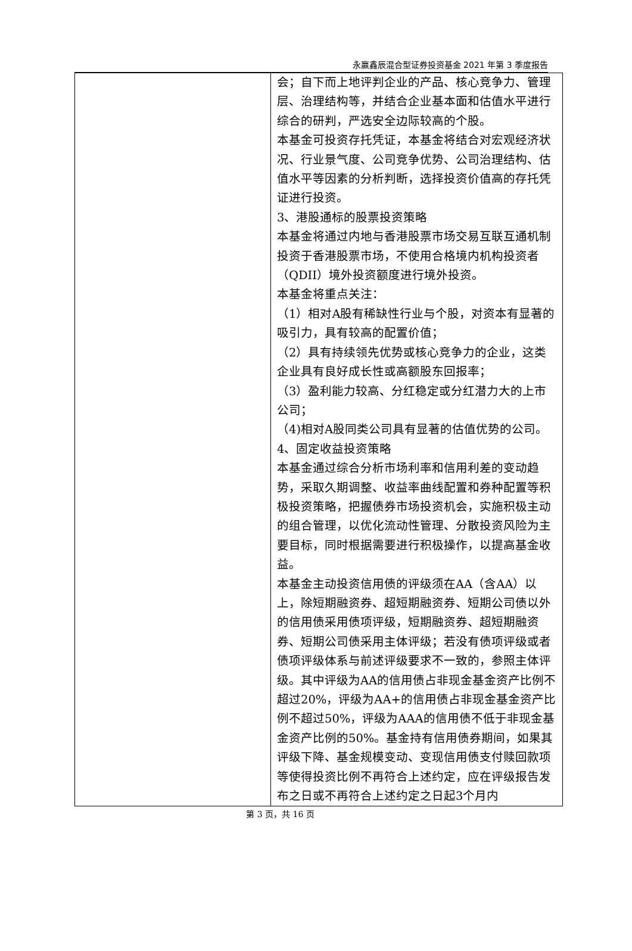永赢鑫辰混合型证券投资基金 2021 年第 3 季度报告
| | 会；自下而上地评判企业的产品、核心竞争力、管理层、治理结构等，并结合企业基本面和估值水平进行综合的研判，严选安全边际较高的个股。 本基金可投资存托凭证，本基金将结合对宏观经济状况、行业景气度、公司竞争优势、公司治理结构、估值水平等因素的分析判断，选择投资价值高的存托凭证进行投资。 3、港股通标的股票投资策略 本基金将通过内地与香港股票市场交易互联互通机制投资于香港股票市场，不使用合格境内机构投资者（QDII）境外投资额度进行境外投资。 本基金将重点关注： （1）相对A股有稀缺性行业与个股，对资本有显著的吸引力，具有较高的配置价值； （2）具有持续领先优势或核心竞争力的企业，这类企业具有良好成长性或高额股东回报率； （3）盈利能力较高、分红稳定或分红潜力大的上市公司； （4)相对A股同类公司具有显著的估值优势的公司。 4、固定收益投资策略 本基金通过综合分析市场利率和信用利差的变动趋势，采取久期调整、收益率曲线配置和券种配置等积极投资策略，把握债券市场投资机会，实施积极主动的组合管理，以优化流动性管理、分散投资风险为主要目标，同时根据需要进行积极操作，以提高基金收益。 本基金主动投资信用债的评级须在AA（含AA）以上，除短期融资券、超短期融资券、短期公司债以外的信用债采用债项评级，短期融资券、超短期融资券、短期公司债采用主体评级；若没有债项评级或者债项评级体系与前述评级要求不一致的，参照主体评级。其中评级为AA的信用债占非现金基金资产比例不超过20%，评级为AA+的信用债占非现金基金资产比例不超过50%，评级为AAA的信用债不低于非现金基金资产比例的50%。基金持有信用债券期间，如果其评级下降、基金规模变动、变现信用债支付赎回款项等使得投资比例不再符合上述约定，应在评级报告发布之日或不再符合上述约定之日起3个月内 |
第 3 页，共 16 页